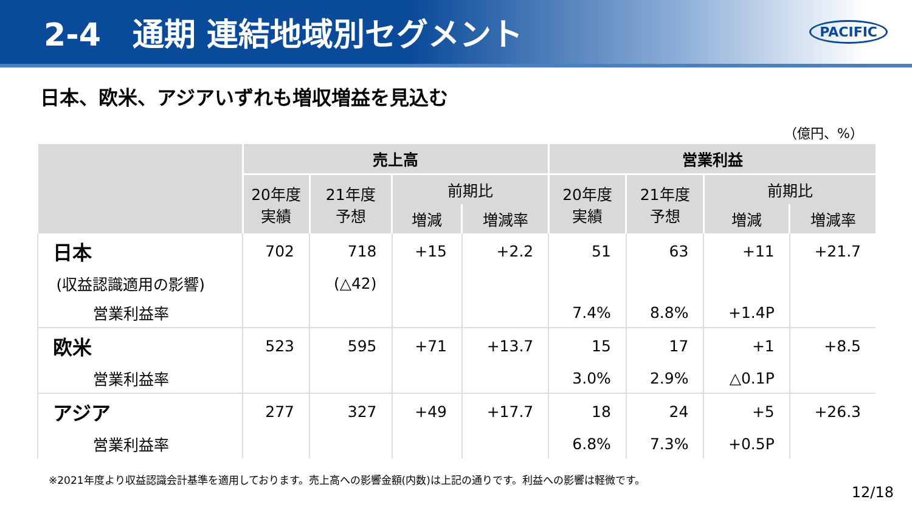2-4　通期 連結地域別セグメント
PACIFIC
日本、欧米、アジアいずれも増収増益を見込む
（億円、%）
| | 売上高 | | | | 営業利益 | | | |
| --- | --- | --- | --- | --- | --- | --- | --- | --- |
| | 20年度 実績 | 21年度 予想 | 前期比 | | 20年度 実績 | 21年度 予想 | 前期比 | |
| | | | 増減 | 増減率 | | | 増減 | 増減率 |
| 日本 | 702 | 718 | +15 | +2.2 | 51 | 63 | +11 | +21.7 |
| (収益認識適用の影響) | | (△42) | | | | | | |
| 営業利益率 | | | | | 7.4% | 8.8% | +1.4P | |
| 欧米 | 523 | 595 | +71 | +13.7 | 15 | 17 | +1 | +8.5 |
| 営業利益率 | | | | | 3.0% | 2.9% | △0.1P | |
| アジア | 277 | 327 | +49 | +17.7 | 18 | 24 | +5 | +26.3 |
| 営業利益率 | | | | | 6.8% | 7.3% | +0.5P | |
※2021年度より収益認識会計基準を適用しております。売上高への影響金額(内数)は上記の通りです。利益への影響は軽微です。
12/18